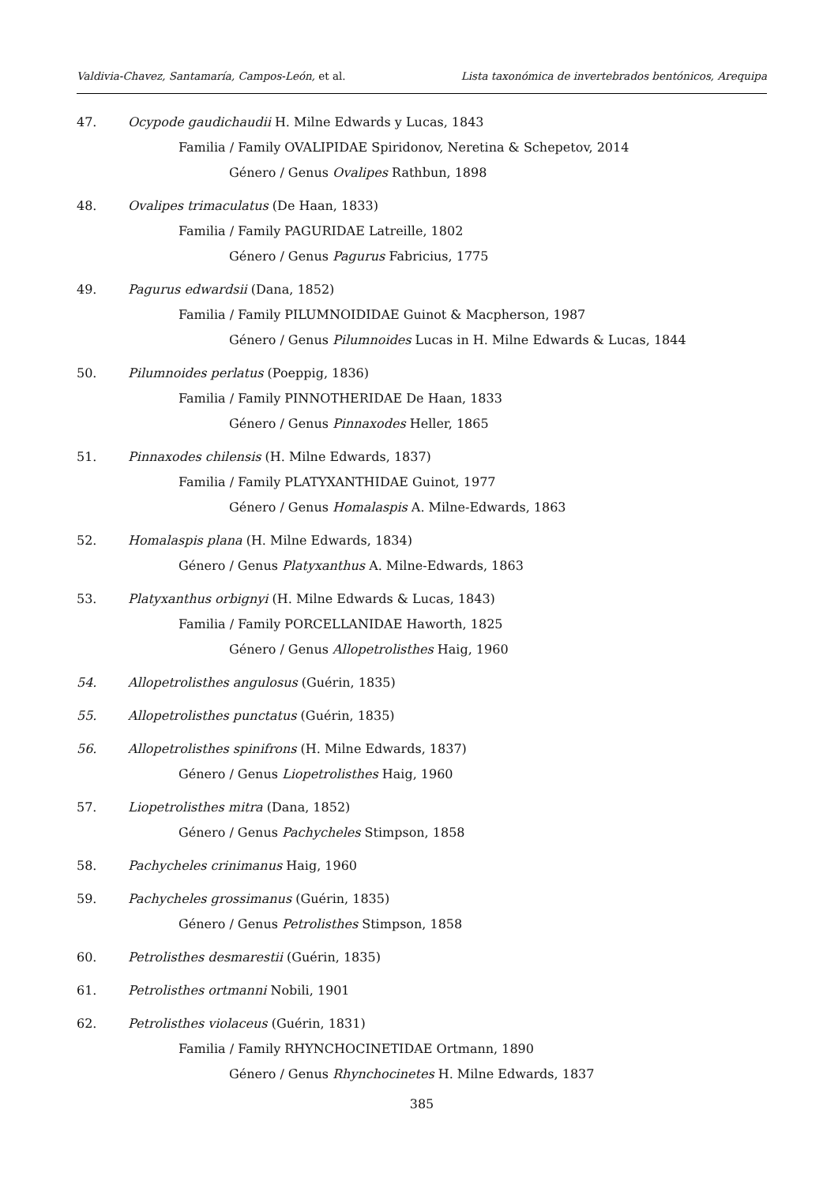Valdivia-Chavez, Santamaría, Campos-León, et al. Lista taxonómica de invertebrados bentónicos, Arequipa
47. Ocypode gaudichaudii H. Milne Edwards y Lucas, 1843
Familia / Family OVALIPIDAE Spiridonov, Neretina & Schepetov, 2014
Género / Genus Ovalipes Rathbun, 1898
48. Ovalipes trimaculatus (De Haan, 1833)
Familia / Family PAGURIDAE Latreille, 1802
Género / Genus Pagurus Fabricius, 1775
49. Pagurus edwardsii (Dana, 1852)
Familia / Family PILUMNOIDIDAE Guinot & Macpherson, 1987
Género / Genus Pilumnoides Lucas in H. Milne Edwards & Lucas, 1844
50. Pilumnoides perlatus (Poeppig, 1836)
Familia / Family PINNOTHERIDAE De Haan, 1833
Género / Genus Pinnaxodes Heller, 1865
51. Pinnaxodes chilensis (H. Milne Edwards, 1837)
Familia / Family PLATYXANTHIDAE Guinot, 1977
Género / Genus Homalaspis A. Milne-Edwards, 1863
52. Homalaspis plana (H. Milne Edwards, 1834)
Género / Genus Platyxanthus A. Milne-Edwards, 1863
53. Platyxanthus orbignyi (H. Milne Edwards & Lucas, 1843)
Familia / Family PORCELLANIDAE Haworth, 1825
Género / Genus Allopetrolisthes Haig, 1960
54. Allopetrolisthes angulosus (Guérin, 1835)
55. Allopetrolisthes punctatus (Guérin, 1835)
56. Allopetrolisthes spinifrons (H. Milne Edwards, 1837)
Género / Genus Liopetrolisthes Haig, 1960
57. Liopetrolisthes mitra (Dana, 1852)
Género / Genus Pachycheles Stimpson, 1858
58. Pachycheles crinimanus Haig, 1960
59. Pachycheles grossimanus (Guérin, 1835)
Género / Genus Petrolisthes Stimpson, 1858
60. Petrolisthes desmarestii (Guérin, 1835)
61. Petrolisthes ortmanni Nobili, 1901
62. Petrolisthes violaceus (Guérin, 1831)
Familia / Family RHYNCHOCINETIDAE Ortmann, 1890
Género / Genus Rhynchocinetes H. Milne Edwards, 1837
385